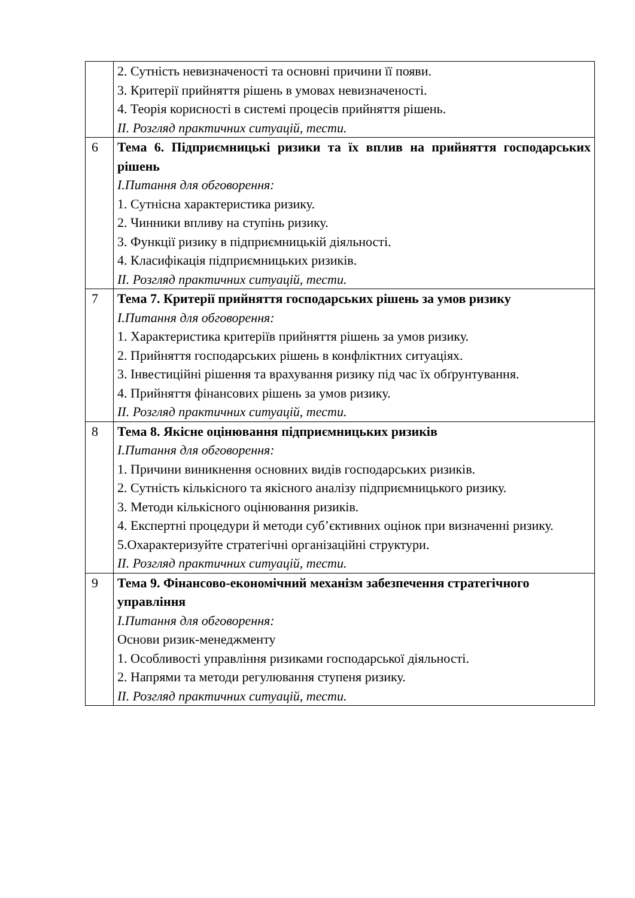| | 2. Сутність невизначеності та основні причини її появи. 3. Критерії прийняття рішень в умовах невизначеності. 4. Теорія корисності в системі процесів прийняття рішень. ІІ. Розгляд практичних ситуацій, тести. |
| 6 | Тема 6. Підприємницькі ризики та їх вплив на прийняття господарських рішень І.Питання для обговорення: 1. Сутнісна характеристика ризику. 2. Чинники впливу на ступінь ризику. 3. Функції ризику в підприємницькій діяльності. 4. Класифікація підприємницьких ризиків. ІІ. Розгляд практичних ситуацій, тести. |
| 7 | Тема 7. Критерії прийняття господарських рішень за умов ризику І.Питання для обговорення: 1. Характеристика критеріїв прийняття рішень за умов ризику. 2. Прийняття господарських рішень в конфліктних ситуаціях. 3. Інвестиційні рішення та врахування ризику під час їх обґрунтування. 4. Прийняття фінансових рішень за умов ризику. ІІ. Розгляд практичних ситуацій, тести. |
| 8 | Тема 8. Якісне оцінювання підприємницьких ризиків І.Питання для обговорення: 1. Причини виникнення основних видів господарських ризиків. 2. Сутність кількісного та якісного аналізу підприємницького ризику. 3. Методи кількісного оцінювання ризиків. 4. Експертні процедури й методи суб’єктивних оцінок при визначенні ризику. 5.Охарактеризуйте стратегічні організаційні структури. ІІ. Розгляд практичних ситуацій, тести. |
| 9 | Тема 9. Фінансово-економічний механізм забезпечення стратегічного управління І.Питання для обговорення: Основи ризик-менеджменту 1. Особливості управління ризиками господарської діяльності. 2. Напрями та методи регулювання ступеня ризику. ІІ. Розгляд практичних ситуацій, тести. |